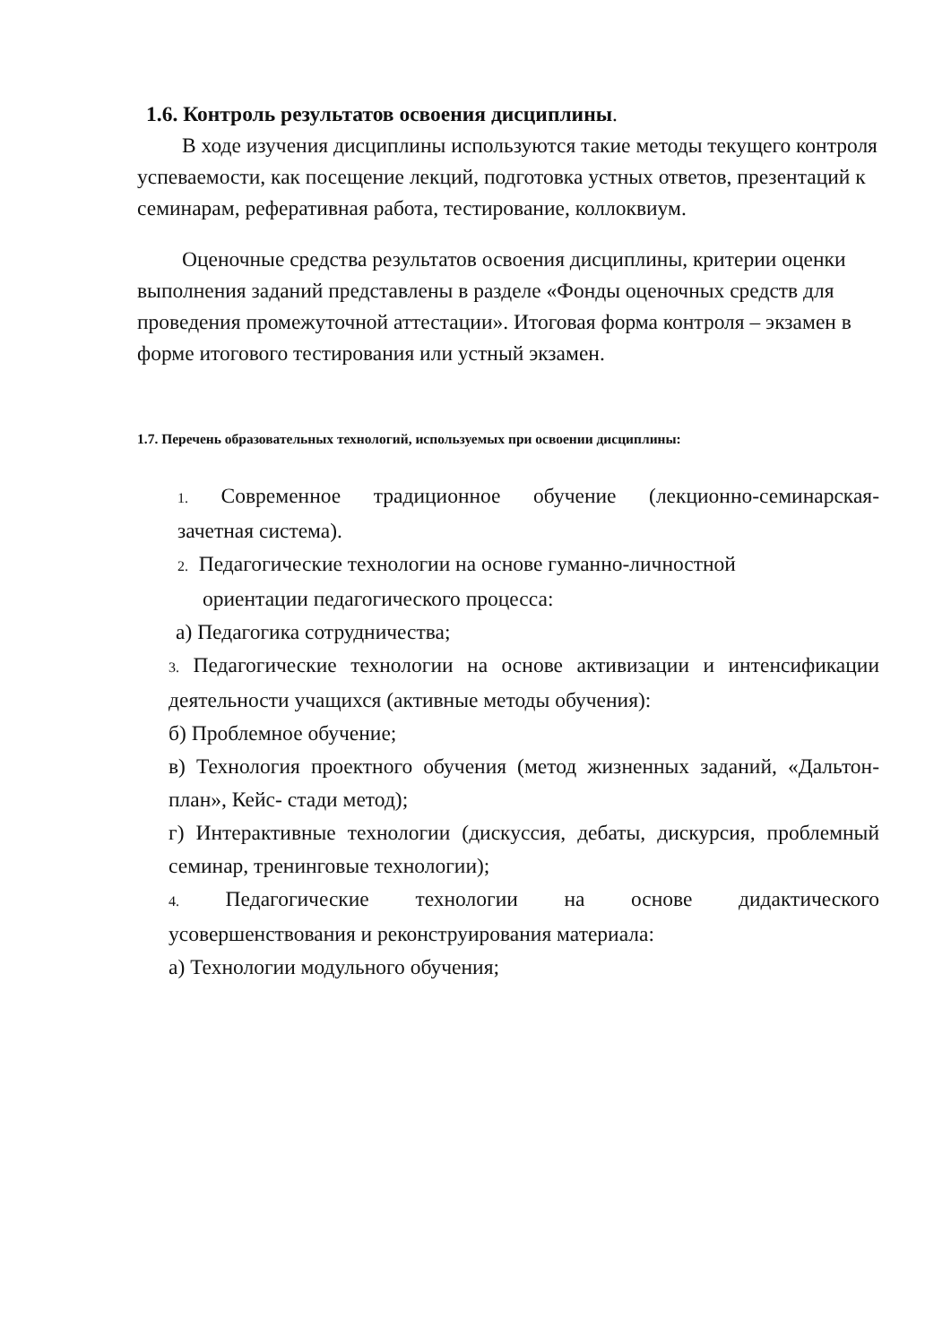1.6. Контроль результатов освоения дисциплины.
В ходе изучения дисциплины используются такие методы текущего контроля успеваемости, как посещение лекций, подготовка устных ответов, презентаций к семинарам, реферативная работа, тестирование, коллоквиум.
Оценочные средства результатов освоения дисциплины, критерии оценки выполнения заданий представлены в разделе «Фонды оценочных средств для проведения промежуточной аттестации». Итоговая форма контроля – экзамен в форме итогового тестирования или устный экзамен.
1.7. Перечень образовательных технологий, используемых при освоении дисциплины:
1. Современное традиционное обучение (лекционно-семинарская-
зачетная система).
2. Педагогические технологии на основе гуманно-личностной
ориентации педагогического процесса:
а) Педагогика сотрудничества;
3. Педагогические технологии на основе активизации и интенсификации деятельности учащихся (активные методы обучения):
б) Проблемное обучение;
в) Технология проектного обучения (метод жизненных заданий, «Дальтон-план», Кейс- стади метод);
г) Интерактивные технологии (дискуссия, дебаты, дискурсия, проблемный семинар, тренинговые технологии);
4. Педагогические технологии на основе дидактического
усовершенствования и реконструирования материала:
а) Технологии модульного обучения;